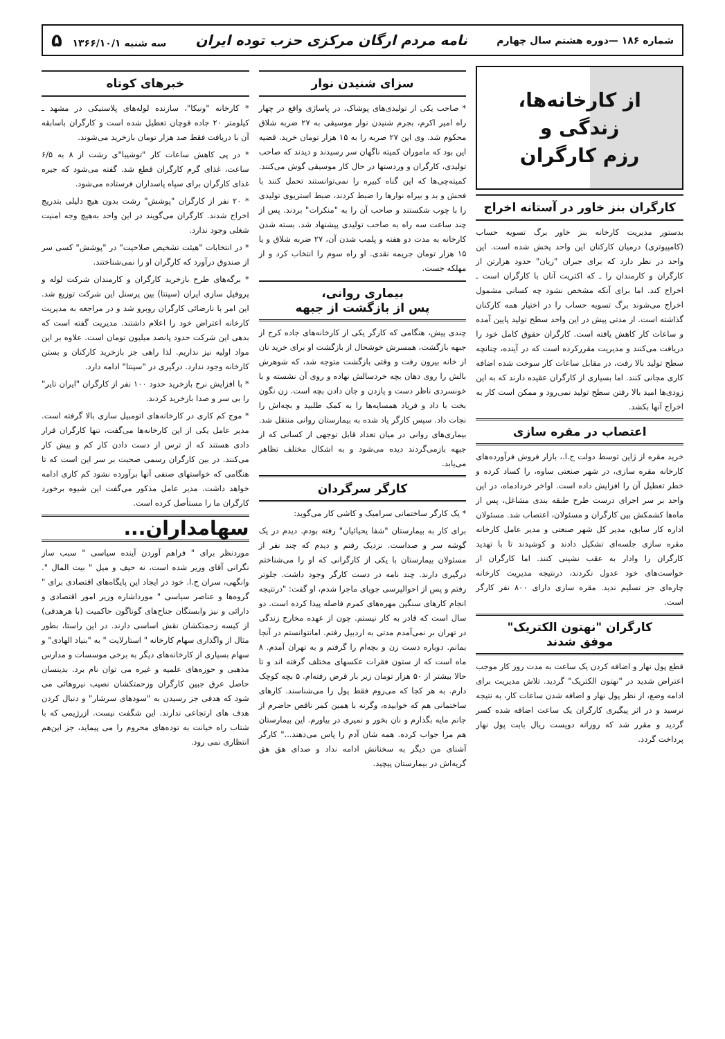شماره ۱۸۶ —دوره هشتم سال چهارم نامه مردم ارگان مرکزی حزب توده ایران سه شنبه ۱۳۶۶/۱۰/۱ ۵
از کارخانه‌ها،
زندگی و
رزم کارگران
کارگران بنز خاور در آستانه اخراج
بدستور مدیریت کارخانه بنز خاور برگ تسویه حساب (کامپیوتری) درمیان کارکنان این واحد پخش شده است. این واحد در نظر دارد که برای جبران "زیان" حدود هزارتن از کارگران و کارمندان را ـ که اکثریت آنان با کارگران است ـ اخراج کند. اما برای آنکه مشخص نشود چه کسانی مشمول اخراج می‌شوند برگ تسویه حساب را در اختیار همه کارکنان گذاشته است. از مدتی پیش در این واحد سطح تولید پایین آمده و ساعات کار کاهش یافته است. کارگران حقوق کامل خود را دریافت می‌کنند و مدیریت مقررکرده است که در آینده، چنانچه سطح تولید بالا رفت، در مقابل ساعات کار سوخت شده اضافه کاری مجانی کنند. اما بسیاری از کارگران عقیده دارند که به این زودی‌ها امید بالا رفتن سطح تولید نمی‌رود و ممکن است کار به اخراج آنها بکشد.
اعتصاب در مقره سازی
خرید مقره از ژاپن توسط دولت ج.ا.، بازار فروش فرآورده‌های کارخانه مقره سازی، در شهر صنعتی ساوه، را کساد کرده و خطر تعطیل آن را افزایش داده است. اواخر خردادماه، در این واحد بر سر اجرای درست طرح طبقه بندی مشاغل، پس از ماه‌ها کشمکش بین کارگران و مسئولان، اعتصاب شد. مسئولان اداره کار سابق، مدیر کل شهر صنعتی و مدیر عامل کارخانه مقره سازی جلسه‌ای تشکیل دادند و کوشیدند تا با تهدید کارگران را وادار به عقب نشینی کنند. اما کارگران از خواست‌های خود عدول نکردند، درنتیجه مدیریت کارخانه چاره‌ای جز تسلیم ندید. مقره سازی دارای ۸۰۰ نفر کارگر است.
کارگران "نهتون الکتریک"
موفق شدند
قطع پول نهار و اضافه کردن یک ساعت به مدت روز کار موجب اعتراض شدید در "نهتون الکتریک" گردید. تلاش مدیریت برای ادامه وضع، از نظر پول نهار و اضافه شدن ساعات کار، به نتیجه نرسید و در اثر پیگیری کارگران یک ساعت اضافه شده کسر گردید و مقرر شد که روزانه دویست ریال بابت پول نهار پرداخت گردد.
سزای شنیدن نوار
* صاحب یکی از تولیدی‌های پوشاک، در پاساژی واقع در چهار راه امیر اکرم، بجرم شنیدن نوار موسیقی به ۲۷ ضربه شلاق محکوم شد. وی این ۲۷ ضربه را به ۱۵ هزار تومان خرید. قضیه این بود که ماموران کمیته ناگهان سر رسیدند و دیدند که صاحب تولیدی، کارگران و وردستها در حال کار موسیقی گوش می‌کنند. کمیته‌چی‌ها که این گناه کبیره را نمی‌توانستند تحمل کنند با فحش و بد و بیراه نوارها را ضبط کردند، ضبط استریوی تولیدی را با چوب شکستند و صاحب آن را به "منکرات" بردند. پس از چند ساعت سه راه به صاحب تولیدی پیشنهاد شد. بسته شدن کارخانه به مدت دو هفته و پلمب شدن آن، ۲۷ ضربه شلاق و یا ۱۵ هزار تومان جریمه نقدی. او راه سوم را انتخاب کرد و از مهلکه جست.
بیماری روانی،
پس از بازگشت از جبهه
چندی پیش، هنگامی که کارگر یکی از کارخانه‌های جاده کرج از جبهه بازگشت، همسرش خوشحال از بازگشت او برای خرید نان از خانه بیرون رفت و وقتی بازگشت متوجه شد، که شوهرش بالش را روی دهان بچه خردسالش نهاده و روی آن نشسته و با خونسردی ناظر دست و پازدن و جان دادن بچه است. زن نگون بخت با داد و فریاد همسایه‌ها را به کمک طلبید و بچه‌اش را نجات داد. سپس کارگر یاد شده به بیمارستان روانی منتقل شد. بیماری‌های روانی در میان تعداد قابل توجهی از کسانی که از جبهه بازمی‌گردند دیده می‌شود و به اشکال مختلف تظاهر می‌یابد.
کارگر سرگردان
* یک کارگر ساختمانی سرامیک و کاشی کار می‌گوید:
برای کار به بیمارستان "شفا یحیائیان" رفته بودم. دیدم در یک گوشه سر و صداست. نزدیک رفتم و دیدم که چند نفر از مسئولان بیمارستان با یکی از کارگرانی که او را می‌شناختم درگیری دارند. چند نامه در دست کارگر وجود داشت. جلوتر رفتم و پس از احوالپرسی جویای ماجرا شدم، او گفت: "درنتیجه انجام کارهای سنگین مهره‌های کمرم فاصله پیدا کرده است. دو سال است که قادر به کار نیستم. چون از عهده مخارج زندگی در تهران بر نمی‌آمدم مدتی به اردبیل رفتم. امانتوانستم در آنجا بمانم. دوباره دست زن و بچه‌ام را گرفتم و به تهران آمدم. ۸ ماه است که از ستون فقرات عکسهای مختلف گرفته اند و تا حالا بیشتر از ۵۰ هزار تومان زیر بار قرض رفته‌ام. ۵ بچه کوچک دارم. به هر کجا که می‌روم فقط پول را می‌شناسند. کارهای ساختمانی هم که خوابیده، وگرنه با همین کمر ناقص حاضرم از جانم مایه بگذارم و نان بخور و نمیری در بیاورم. این بیمارستان هم مرا جواب کرده. همه شان آدم را پاس می‌دهند..." کارگر آشنای من دیگر به سخنانش ادامه نداد و صدای هق هق گریه‌اش در بیمارستان پیچید.
خبرهای کوتاه
* کارخانه "ونیکا"، سازنده لوله‌های پلاستیکی در مشهد ـ کیلومتر ۲۰ جاده قوچان تعطیل شده است و کارگران باسابقه آن با دریافت فقط صد هزار تومان بازخرید می‌شوند.
* در پی کاهش ساعات کار "توشیبا"ی رشت از ۸ به ۶/۵ ساعت، غذای گرم کارگران قطع شد. گفته می‌شود که جیره غذای کارگران برای سپاه پاسداران فرستاده می‌شود.
* ۲۰ نفر از کارگران "پوشش" رشت بدون هیچ دلیلی بتدریج اخراج شدند. کارگران می‌گویند در این واحد به‌هیچ وجه امنیت شغلی وجود ندارد.
* در انتخابات "هیئت تشخیص صلاحیت" در "پوشش" کسی سر از صندوق درآورد که کارگران او را نمی‌شناختند.
* برگه‌های طرح بازخرید کارگران و کارمندان شرکت لوله و پروفیل سازی ایران (سپنتا) بین پرسنل این شرکت توزیع شد. این امر با نارضائی کارگران روبرو شد و در مراجعه به مدیریت کارخانه اعتراض خود را اعلام داشتند. مدیریت گفته است که بدهی این شرکت حدود پانصد میلیون تومان است. علاوه بر این مواد اولیه نیز نداریم. لذا راهی جز بازخرید کارکنان و بستن کارخانه وجود ندارد. درگیری در "سپنتا" ادامه دارد.
* با افزایش نرخ بازخرید حدود ۱۰۰ نفر از کارگران "ایران تایر" را بی سر و صدا بازخرید کردند.
* موج کم کاری در کارخانه‌های اتومبیل سازی بالا گرفته است. مدیر عامل یکی از این کارخانه‌ها می‌گفت، تنها کارگران قرار دادی هستند که از ترس از دست دادن کار کم و بیش کار می‌کنند. در بین کارگران رسمی صحبت بر سر این است که تا هنگامی که خواستهای صنفی آنها برآورده نشود کم کاری ادامه خواهد داشت. مدیر عامل مذکور می‌گفت این شیوه برخورد کارگران ما را مستأصل کرده است.
سهامداران...
موردنظر برای " فراهم آوردن آینده سیاسی " سبب ساز نگرانی آقای وزیر شده است، نه حیف و میل " بیت المال ". وانگهی، سران ج.ا. خود در ایجاد این پایگاه‌های اقتصادی برای " گروه‌ها و عناصر سیاسی " مورداشاره وزیر امور اقتصادی و دارائی و نیز وابستگان جناح‌های گوناگون حاکمیت (با هرهدفی) از کیسه زحمتکشان نقش اساسی دارند. در این راستا، بطور مثال از واگذاری سهام کارخانه " استارلایت " به "بنیاد الهادی" و سهام بسیاری از کارخانه‌های دیگر به برخی موسسات و مدارس مذهبی و حوزه‌های علمیه و غیره می توان نام برد. بدینسان حاصل عرق جبین کارگران وزحمتکشان نصیب نیروهائی می شود که هدفی جز رسیدن به "سودهای سرشار" و دنبال کردن هدف های ارتجاعی ندارند. این شگفت نیست. ازرژیمی که با شتاب راه خیانت به توده‌های محروم را می پیماید، جز این‌هم انتظاری نمی رود.